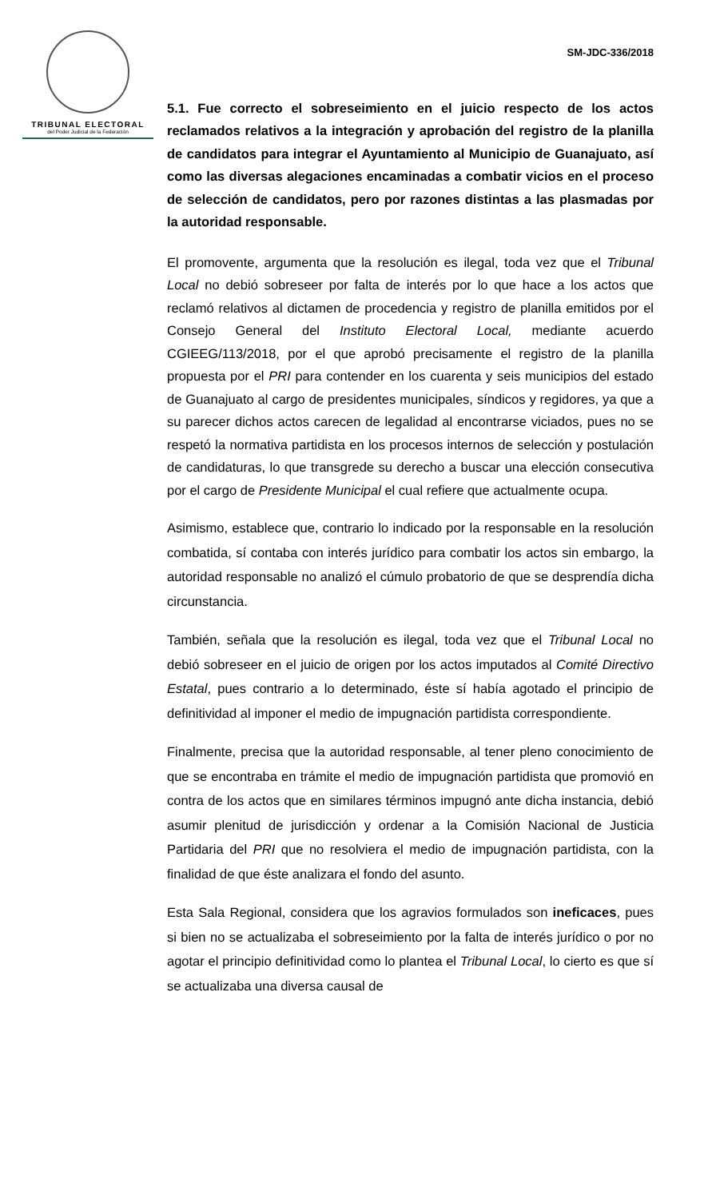TRIBUNAL ELECTORAL
del Poder Judicial de la Federación
SM-JDC-336/2018
5.1. Fue correcto el sobreseimiento en el juicio respecto de los actos reclamados relativos a la integración y aprobación del registro de la planilla de candidatos para integrar el Ayuntamiento al Municipio de Guanajuato, así como las diversas alegaciones encaminadas a combatir vicios en el proceso de selección de candidatos, pero por razones distintas a las plasmadas por la autoridad responsable.
El promovente, argumenta que la resolución es ilegal, toda vez que el Tribunal Local no debió sobreseer por falta de interés por lo que hace a los actos que reclamó relativos al dictamen de procedencia y registro de planilla emitidos por el Consejo General del Instituto Electoral Local, mediante acuerdo CGIEEG/113/2018, por el que aprobó precisamente el registro de la planilla propuesta por el PRI para contender en los cuarenta y seis municipios del estado de Guanajuato al cargo de presidentes municipales, síndicos y regidores, ya que a su parecer dichos actos carecen de legalidad al encontrarse viciados, pues no se respetó la normativa partidista en los procesos internos de selección y postulación de candidaturas, lo que transgrede su derecho a buscar una elección consecutiva por el cargo de Presidente Municipal el cual refiere que actualmente ocupa.
Asimismo, establece que, contrario lo indicado por la responsable en la resolución combatida, sí contaba con interés jurídico para combatir los actos sin embargo, la autoridad responsable no analizó el cúmulo probatorio de que se desprendía dicha circunstancia.
También, señala que la resolución es ilegal, toda vez que el Tribunal Local no debió sobreseer en el juicio de origen por los actos imputados al Comité Directivo Estatal, pues contrario a lo determinado, éste sí había agotado el principio de definitividad al imponer el medio de impugnación partidista correspondiente.
Finalmente, precisa que la autoridad responsable, al tener pleno conocimiento de que se encontraba en trámite el medio de impugnación partidista que promovió en contra de los actos que en similares términos impugnó ante dicha instancia, debió asumir plenitud de jurisdicción y ordenar a la Comisión Nacional de Justicia Partidaria del PRI que no resolviera el medio de impugnación partidista, con la finalidad de que éste analizara el fondo del asunto.
Esta Sala Regional, considera que los agravios formulados son ineficaces, pues si bien no se actualizaba el sobreseimiento por la falta de interés jurídico o por no agotar el principio definitividad como lo plantea el Tribunal Local, lo cierto es que sí se actualizaba una diversa causal de